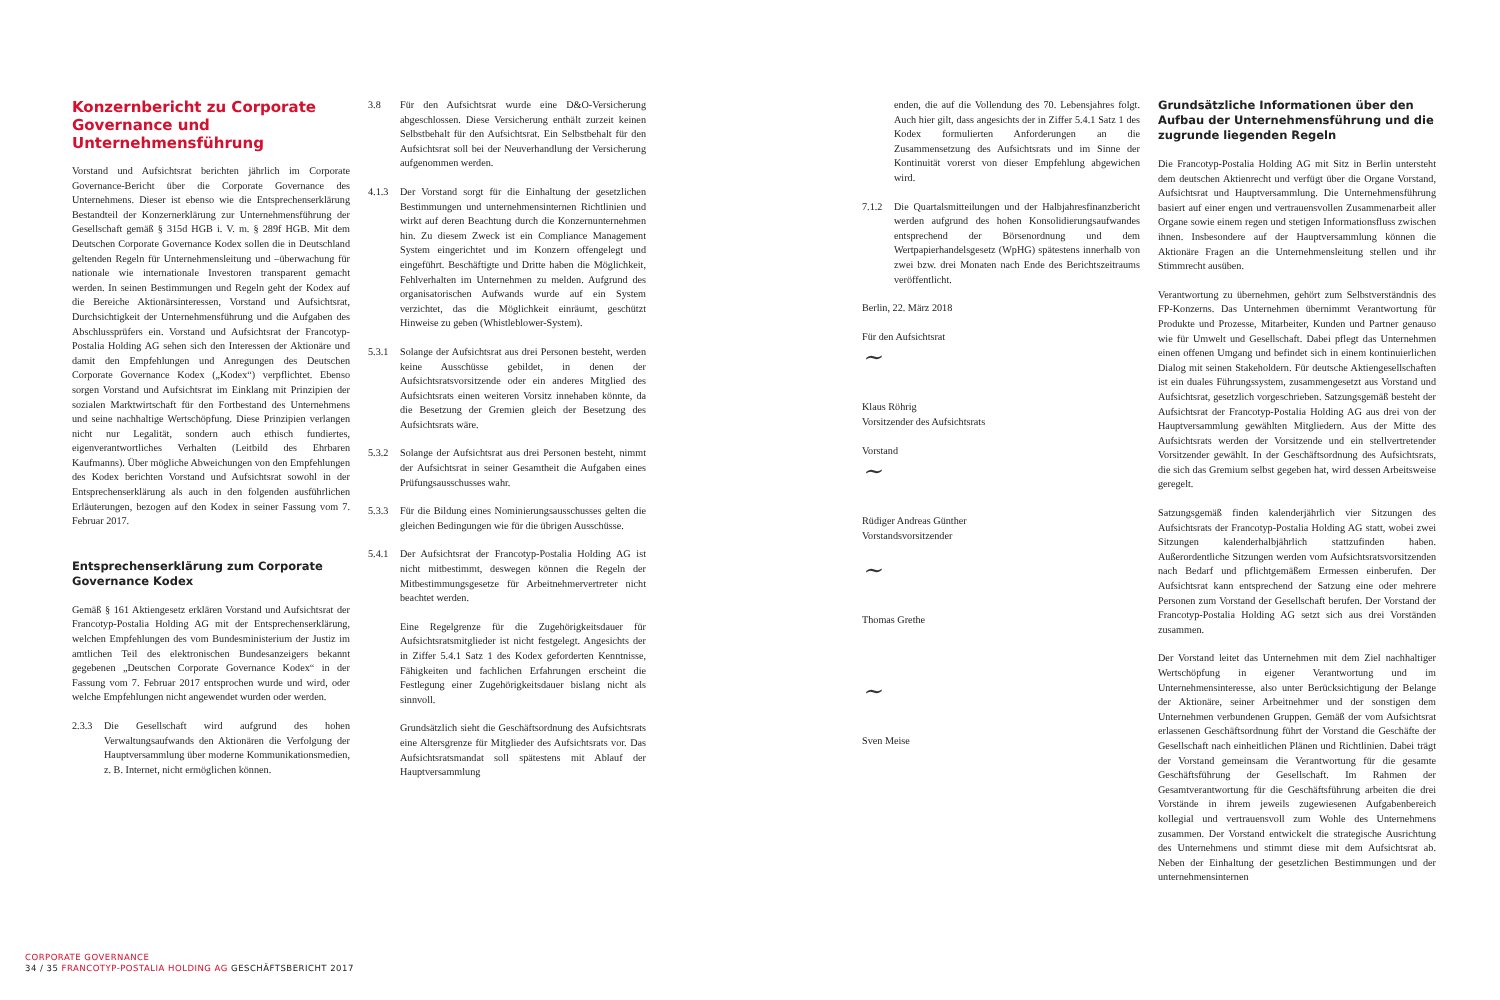Konzernbericht zu Corporate Governance und Unternehmensführung
Vorstand und Aufsichtsrat berichten jährlich im Corporate Governance-Bericht über die Corporate Governance des Unternehmens. Dieser ist ebenso wie die Entsprechenserklärung Bestandteil der Konzernerklärung zur Unternehmensführung der Gesellschaft gemäß § 315d HGB i. V. m. § 289f HGB. Mit dem Deutschen Corporate Governance Kodex sollen die in Deutschland geltenden Regeln für Unternehmensleitung und –überwachung für nationale wie internationale Investoren transparent gemacht werden. In seinen Bestimmungen und Regeln geht der Kodex auf die Bereiche Aktionärsinteressen, Vorstand und Aufsichtsrat, Durchsichtigkeit der Unternehmensführung und die Aufgaben des Abschlussprüfers ein. Vorstand und Aufsichtsrat der Francotyp-Postalia Holding AG sehen sich den Interessen der Aktionäre und damit den Empfehlungen und Anregungen des Deutschen Corporate Governance Kodex („Kodex“) verpflichtet. Ebenso sorgen Vorstand und Aufsichtsrat im Einklang mit Prinzipien der sozialen Marktwirtschaft für den Fortbestand des Unternehmens und seine nachhaltige Wertschöpfung. Diese Prinzipien verlangen nicht nur Legalität, sondern auch ethisch fundiertes, eigenverantwortliches Verhalten (Leitbild des Ehrbaren Kaufmanns). Über mögliche Abweichungen von den Empfehlungen des Kodex berichten Vorstand und Aufsichtsrat sowohl in der Entsprechenserklärung als auch in den folgenden ausführlichen Erläuterungen, bezogen auf den Kodex in seiner Fassung vom 7. Februar 2017.
Entsprechenserklärung zum Corporate Governance Kodex
Gemäß § 161 Aktiengesetz erklären Vorstand und Aufsichtsrat der Francotyp-Postalia Holding AG mit der Entsprechenserklärung, welchen Empfehlungen des vom Bundesministerium der Justiz im amtlichen Teil des elektronischen Bundesanzeigers bekannt gegebenen „Deutschen Corporate Governance Kodex“ in der Fassung vom 7. Februar 2017 entsprochen wurde und wird, oder welche Empfehlungen nicht angewendet wurden oder werden.
2.3.3 Die Gesellschaft wird aufgrund des hohen Verwaltungsaufwands den Aktionären die Verfolgung der Hauptversammlung über moderne Kommunikationsmedien, z. B. Internet, nicht ermöglichen können.
3.8 Für den Aufsichtsrat wurde eine D&O-Versicherung abgeschlossen. Diese Versicherung enthält zurzeit keinen Selbstbehalt für den Aufsichtsrat. Ein Selbstbehalt für den Aufsichtsrat soll bei der Neuverhandlung der Versicherung aufgenommen werden.
4.1.3 Der Vorstand sorgt für die Einhaltung der gesetzlichen Bestimmungen und unternehmensinternen Richtlinien und wirkt auf deren Beachtung durch die Konzernunternehmen hin. Zu diesem Zweck ist ein Compliance Management System eingerichtet und im Konzern offengelegt und eingeführt. Beschäftigte und Dritte haben die Möglichkeit, Fehlverhalten im Unternehmen zu melden. Aufgrund des organisatorischen Aufwands wurde auf ein System verzichtet, das die Möglichkeit einräumt, geschützt Hinweise zu geben (Whistleblower-System).
5.3.1 Solange der Aufsichtsrat aus drei Personen besteht, werden keine Ausschüsse gebildet, in denen der Aufsichtsratsvorsitzende oder ein anderes Mitglied des Aufsichtsrats einen weiteren Vorsitz innehaben könnte, da die Besetzung der Gremien gleich der Besetzung des Aufsichtsrats wäre.
5.3.2 Solange der Aufsichtsrat aus drei Personen besteht, nimmt der Aufsichtsrat in seiner Gesamtheit die Aufgaben eines Prüfungsausschusses wahr.
5.3.3 Für die Bildung eines Nominierungsausschusses gelten die gleichen Bedingungen wie für die übrigen Ausschüsse.
5.4.1 Der Aufsichtsrat der Francotyp-Postalia Holding AG ist nicht mitbestimmt, deswegen können die Regeln der Mitbestimmungsgesetze für Arbeitnehmervertreter nicht beachtet werden.
Eine Regelgrenze für die Zugehörigkeitsdauer für Aufsichtsratsmitglieder ist nicht festgelegt. Angesichts der in Ziffer 5.4.1 Satz 1 des Kodex geforderten Kenntnisse, Fähigkeiten und fachlichen Erfahrungen erscheint die Festlegung einer Zugehörigkeitsdauer bislang nicht als sinnvoll.
Grundsätzlich sieht die Geschäftsordnung des Aufsichtsrats eine Altersgrenze für Mitglieder des Aufsichtsrats vor. Das Aufsichtsratsmandat soll spätestens mit Ablauf der Hauptversammlung
enden, die auf die Vollendung des 70. Lebensjahres folgt. Auch hier gilt, dass angesichts der in Ziffer 5.4.1 Satz 1 des Kodex formulierten Anforderungen an die Zusammensetzung des Aufsichtsrats und im Sinne der Kontinuität vorerst von dieser Empfehlung abgewichen wird.
7.1.2 Die Quartalsmitteilungen und der Halbjahresfinanzbericht werden aufgrund des hohen Konsolidierungsaufwandes entsprechend der Börsenordnung und dem Wertpapierhandelsgesetz (WpHG) spätestens innerhalb von zwei bzw. drei Monaten nach Ende des Berichtszeitraums veröffentlicht.
Berlin, 22. März 2018
Für den Aufsichtsrat
∼
Klaus Röhrig
Vorsitzender des Aufsichtsrats
Vorstand
∼
Rüdiger Andreas Günther
Vorstandsvorsitzender
∼
Thomas Grethe
∼
Sven Meise
Grundsätzliche Informationen über den Aufbau der Unternehmensführung und die zugrunde liegenden Regeln
Die Francotyp-Postalia Holding AG mit Sitz in Berlin untersteht dem deutschen Aktienrecht und verfügt über die Organe Vorstand, Aufsichtsrat und Hauptversammlung. Die Unternehmensführung basiert auf einer engen und vertrauensvollen Zusammenarbeit aller Organe sowie einem regen und stetigen Informationsfluss zwischen ihnen. Insbesondere auf der Hauptversammlung können die Aktionäre Fragen an die Unternehmensleitung stellen und ihr Stimmrecht ausüben.
Verantwortung zu übernehmen, gehört zum Selbstverständnis des FP-Konzerns. Das Unternehmen übernimmt Verantwortung für Produkte und Prozesse, Mitarbeiter, Kunden und Partner genauso wie für Umwelt und Gesellschaft. Dabei pflegt das Unternehmen einen offenen Umgang und befindet sich in einem kontinuierlichen Dialog mit seinen Stakeholdern. Für deutsche Aktiengesellschaften ist ein duales Führungssystem, zusammengesetzt aus Vorstand und Aufsichtsrat, gesetzlich vorgeschrieben. Satzungsgemäß besteht der Aufsichtsrat der Francotyp-Postalia Holding AG aus drei von der Hauptversammlung gewählten Mitgliedern. Aus der Mitte des Aufsichtsrats werden der Vorsitzende und ein stellvertretender Vorsitzender gewählt. In der Geschäftsordnung des Aufsichtsrats, die sich das Gremium selbst gegeben hat, wird dessen Arbeitsweise geregelt.
Satzungsgemäß finden kalenderjährlich vier Sitzungen des Aufsichtsrats der Francotyp-Postalia Holding AG statt, wobei zwei Sitzungen kalenderhalbjährlich stattzufinden haben. Außerordentliche Sitzungen werden vom Aufsichtsratsvorsitzenden nach Bedarf und pflichtgemäßem Ermessen einberufen. Der Aufsichtsrat kann entsprechend der Satzung eine oder mehrere Personen zum Vorstand der Gesellschaft berufen. Der Vorstand der Francotyp-Postalia Holding AG setzt sich aus drei Vorständen zusammen.
Der Vorstand leitet das Unternehmen mit dem Ziel nachhaltiger Wertschöpfung in eigener Verantwortung und im Unternehmensinteresse, also unter Berücksichtigung der Belange der Aktionäre, seiner Arbeitnehmer und der sonstigen dem Unternehmen verbundenen Gruppen. Gemäß der vom Aufsichtsrat erlassenen Geschäftsordnung führt der Vorstand die Geschäfte der Gesellschaft nach einheitlichen Plänen und Richtlinien. Dabei trägt der Vorstand gemeinsam die Verantwortung für die gesamte Geschäftsführung der Gesellschaft. Im Rahmen der Gesamtverantwortung für die Geschäftsführung arbeiten die drei Vorstände in ihrem jeweils zugewiesenen Aufgabenbereich kollegial und vertrauensvoll zum Wohle des Unternehmens zusammen. Der Vorstand entwickelt die strategische Ausrichtung des Unternehmens und stimmt diese mit dem Aufsichtsrat ab. Neben der Einhaltung der gesetzlichen Bestimmungen und der unternehmensinternen
CORPORATE GOVERNANCE
34 / 35 FRANCOTYP-POSTALIA HOLDING AG GESCHÄFTSBERICHT 2017